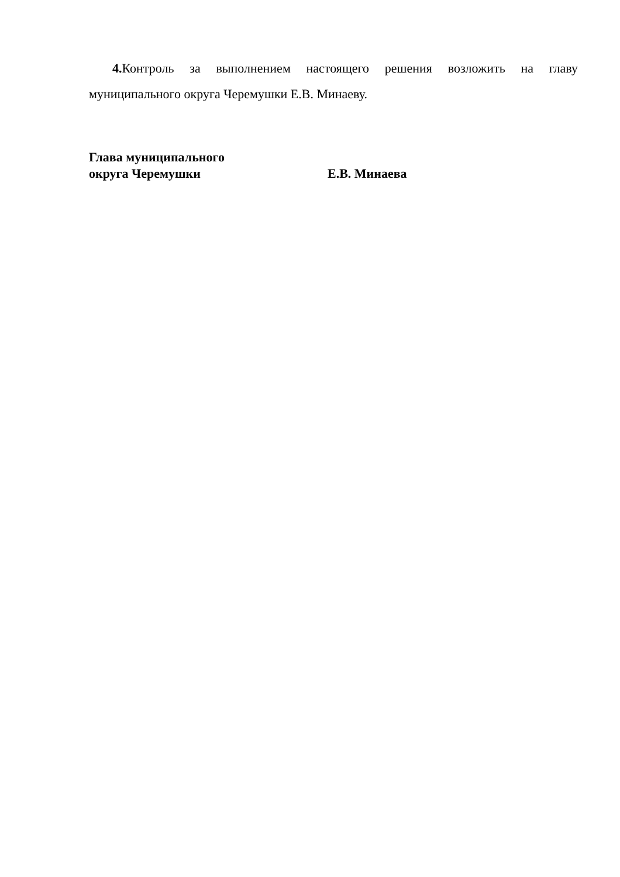4. Контроль за выполнением настоящего решения возложить на главу муниципального округа Черемушки Е.В. Минаеву.
Глава муниципального
округа Черемушки Е.В. Минаева